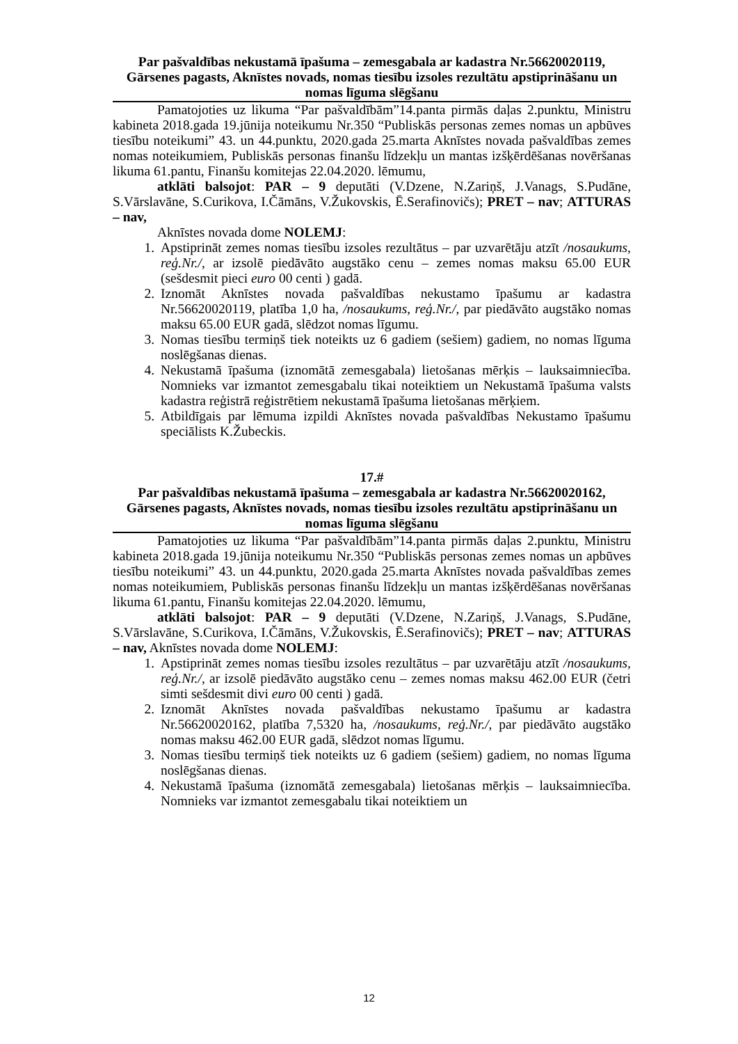Par pašvaldības nekustamā īpašuma – zemesgabala ar kadastra Nr.56620020119, Gārsenes pagasts, Aknīstes novads, nomas tiesību izsoles rezultātu apstiprināšanu un nomas līguma slēgšanu
Pamatojoties uz likuma “Par pašvaldībām”14.panta pirmās daļas 2.punktu, Ministru kabineta 2018.gada 19.jūnija noteikumu Nr.350 “Publiskās personas zemes nomas un apbūves tiesību noteikumi” 43. un 44.punktu, 2020.gada 25.marta Aknīstes novada pašvaldības zemes nomas noteikumiem, Publiskās personas finanšu līdzekļu un mantas izšķērdēšanas novēršanas likuma 61.pantu, Finanšu komitejas 22.04.2020. lēmumu,
atklāti balsojot: PAR – 9 deputāti (V.Dzene, N.Zariņš, J.Vanags, S.Pudāne, S.Vārslavāne, S.Curikova, I.Čāmāns, V.Žukovskis, Ē.Serafinovičs); PRET – nav; ATTURAS – nav,
Aknīstes novada dome NOLEMJ:
1. Apstiprināt zemes nomas tiesību izsoles rezultātus – par uzvarētāju atzīt /nosaukums, reģ.Nr./, ar izsolē piedāvāto augstāko cenu – zemes nomas maksu 65.00 EUR (sešdesmit pieci euro 00 centi ) gadā.
2. Iznomāt Aknīstes novada pašvaldības nekustamo īpašumu ar kadastra Nr.56620020119, platība 1,0 ha, /nosaukums, reģ.Nr./, par piedāvāto augstāko nomas maksu 65.00 EUR gadā, slēdzot nomas līgumu.
3. Nomas tiesību termiņš tiek noteikts uz 6 gadiem (sešiem) gadiem, no nomas līguma noslēgšanas dienas.
4. Nekustamā īpašuma (iznomātā zemesgabala) lietošanas mērķis – lauksaimniecība. Nomnieks var izmantot zemesgabalu tikai noteiktiem un Nekustamā īpašuma valsts kadastra reģistrā reģistrētiem nekustamā īpašuma lietošanas mērķiem.
5. Atbildīgais par lēmuma izpildi Aknīstes novada pašvaldības Nekustamo īpašumu speciālists K.Žubeckis.
17.#
Par pašvaldības nekustamā īpašuma – zemesgabala ar kadastra Nr.56620020162, Gārsenes pagasts, Aknīstes novads, nomas tiesību izsoles rezultātu apstiprināšanu un nomas līguma slēgšanu
Pamatojoties uz likuma “Par pašvaldībām”14.panta pirmās daļas 2.punktu, Ministru kabineta 2018.gada 19.jūnija noteikumu Nr.350 “Publiskās personas zemes nomas un apbūves tiesību noteikumi” 43. un 44.punktu, 2020.gada 25.marta Aknīstes novada pašvaldības zemes nomas noteikumiem, Publiskās personas finanšu līdzekļu un mantas izšķērdēšanas novēršanas likuma 61.pantu, Finanšu komitejas 22.04.2020. lēmumu,
atklāti balsojot: PAR – 9 deputāti (V.Dzene, N.Zariņš, J.Vanags, S.Pudāne, S.Vārslavāne, S.Curikova, I.Čāmāns, V.Žukovskis, Ē.Serafinovičs); PRET – nav; ATTURAS – nav, Aknīstes novada dome NOLEMJ:
1. Apstiprināt zemes nomas tiesību izsoles rezultātus – par uzvarētāju atzīt /nosaukums, reģ.Nr./, ar izsolē piedāvāto augstāko cenu – zemes nomas maksu 462.00 EUR (četri simti sešdesmit divi euro 00 centi ) gadā.
2. Iznomāt Aknīstes novada pašvaldības nekustamo īpašumu ar kadastra Nr.56620020162, platība 7,5320 ha, /nosaukums, reģ.Nr./, par piedāvāto augstāko nomas maksu 462.00 EUR gadā, slēdzot nomas līgumu.
3. Nomas tiesību termiņš tiek noteikts uz 6 gadiem (sešiem) gadiem, no nomas līguma noslēgšanas dienas.
4. Nekustamā īpašuma (iznomātā zemesgabala) lietošanas mērķis – lauksaimniecība. Nomnieks var izmantot zemesgabalu tikai noteiktiem un
12